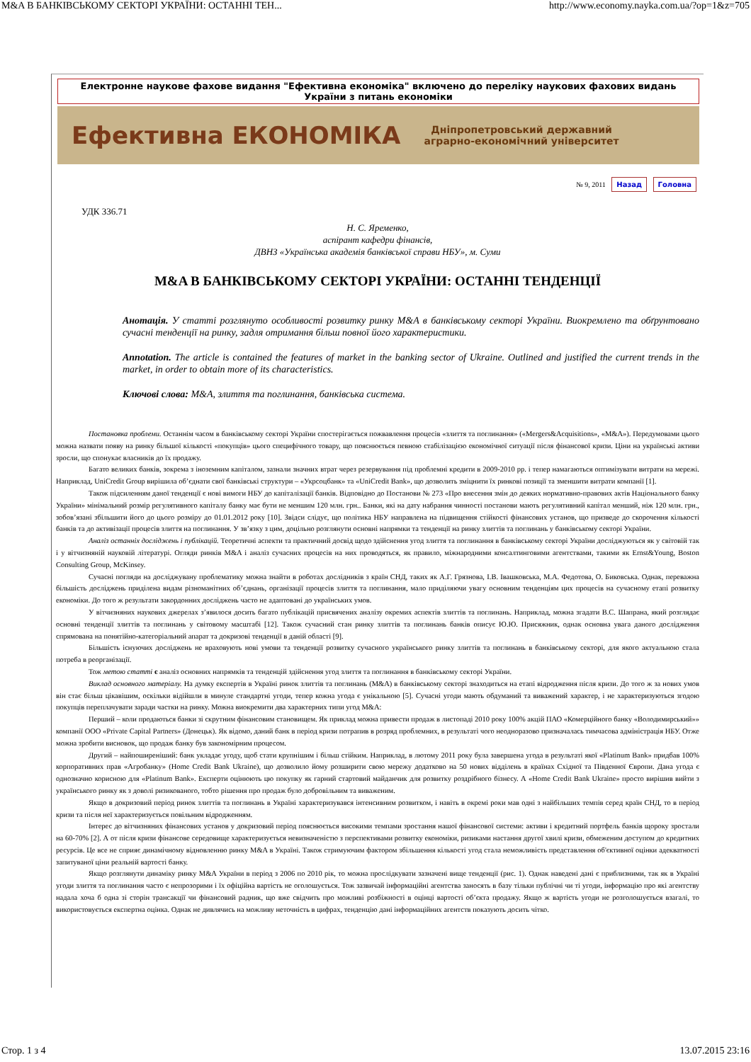M&A В БАНКІВСЬКОМУ СЕКТОРІ УКРАЇНИ: ОСТАННІ ТЕН... http://www.economy.nayka.com.ua/?op=1&z=705
Електронне наукове фахове видання "Ефективна економіка" включено до переліку наукових фахових видань України з питань економіки
Ефективна ЕКОНОМІКА
Дніпропетровський державний
аграрно-економічний університет
№ 9, 2011 Назад Головна
УДК 336.71
Н. С. Яременко,
аспірант кафедри фінансів,
ДВНЗ «Українська академія банківської справи НБУ», м. Суми
M&A В БАНКІВСЬКОМУ СЕКТОРІ УКРАЇНИ: ОСТАННІ ТЕНДЕНЦІЇ
Анотація. У статті розглянуто особливості розвитку ринку M&A в банківському секторі України. Виокремлено та обґрунтовано сучасні тенденції на ринку, задля отримання більш повної його характеристики.
Annotation. The article is contained the features of market in the banking sector of Ukraine. Outlined and justified the current trends in the market, in order to obtain more of its characteristics.
Ключові слова: M&A, злиття та поглинання, банківська система.
Постановка проблеми. Останнім часом в банківському секторі України спостерігається пожвавлення процесів «злиття та поглинання» («Mergers&Acquisitions», «M&A»). Передумовами цього можна назвати появу на ринку більшої кількості «покупців» цього специфічного товару, що пояснюється певною стабілізацією економічної ситуації після фінансової кризи. Ціни на українські активи зросли, що спонукає власників до їх продажу.
Багато великих банків, зокрема з іноземним капіталом, зазнали значних втрат через резервування під проблемні кредити в 2009-2010 рр. і тепер намагаються оптимізувати витрати на мережі. Наприклад, UniCredit Group вирішила об’єднати свої банківські структури – «Укрсоцбанк» та «UniCredit Bank», що дозволить зміцнити їх ринкові позиції та зменшити витрати компанії [1].
Також підсиленням даної тенденції є нові вимоги НБУ до капіталізації банків. Відповідно до Постанови № 273 «Про внесення змін до деяких нормативно-правових актів Національного банку України» мінімальний розмір регулятивного капіталу банку має бути не меншим 120 млн. грн.. Банки, які на дату набрання чинності постанови мають регулятивний капітал менший, ніж 120 млн. грн., зобов’язані збільшити його до цього розміру до 01.01.2012 року [10]. Звідси слідує, що політика НБУ направлена на підвищення стійкості фінансових установ, що призведе до скорочення кількості банків та до активізації процесів злиття на поглинання. У зв’язку з цим, доцільно розглянути основні напрямки та тенденції на ринку злиттів та поглинань у банківському секторі України.
Аналіз останніх досліджень і публікацій. Теоретичні аспекти та практичний досвід щодо здійснення угод злиття та поглинання в банківському секторі України досліджуються як у світовій так і у вітчизняній науковій літературі. Огляди ринків M&A і аналіз сучасних процесів на них проводяться, як правило, міжнародними консалтинговими агентствами, такими як Ernst&Young, Boston Consulting Group, McKinsey.
Сучасні погляди на досліджувану проблематику можна знайти в роботах дослідників з країн СНД, таких як А.Г. Грязнова, І.В. Івашковська, М.А. Федотова, О. Биковська. Однак, переважна більшість досліджень приділена видам різноманітних об’єднань, організації процесів злиття та поглинання, мало приділяючи увагу основним тенденціям цих процесів на сучасному етапі розвитку економіки. До того ж результати закордонних досліджень часто не адаптовані до українських умов.
У вітчизняних наукових джерелах з’явилося досить багато публікацій присвячених аналізу окремих аспектів злиттів та поглинань. Наприклад, можна згадати В.С. Шапрана, який розглядає основні тенденції злиттів та поглинань у світовому масштабі [12]. Також сучасний стан ринку злиттів та поглинань банків описує Ю.Ю. Присяжник, однак основна увага даного дослідження спрямована на понятійно-категоріальний апарат та докризові тенденції в даній області [9].
Більшість існуючих досліджень не враховують нові умови та тенденції розвитку сучасного українського ринку злиттів та поглинань в банківському секторі, для якого актуальною стала потреба в реорганізації.
Тож метою статті є аналіз основних напрямків та тенденцій здійснення угод злиття та поглинання в банківському секторі України.
Виклад основного матеріалу. На думку експертів в Україні ринок злиттів та поглинань (M&A) в банківському секторі знаходиться на етапі відродження після кризи. До того ж за нових умов він стає більш цікавішим, оскільки відійшли в минуле стандартні угоди, тепер кожна угода є унікальною [5]. Сучасні угоди мають обдуманий та виважений характер, і не характеризуються згодою покупців переплачувати заради частки на ринку. Можна виокремити два характерних типи угод M&A:
Перший – коли продаються банки зі скрутним фінансовим становищем. Як приклад можна привести продаж в листопаді 2010 року 100% акцій ПАО «Комерційного банку «Володимирський»» компанії ООО «Private Capital Partners» (Донецьк). Як відомо, даний банк в період кризи потрапив в розряд проблемних, в результаті чого неодноразово призначалась тимчасова адміністрація НБУ. Отже можна зробити висновок, що продаж банку був закономірним процесом.
Другий – найпоширеніший: банк укладає угоду, щоб стати крупнішим і більш стійким. Наприклад, в лютому 2011 року була завершена угода в результаті якої «Platinum Bank» придбав 100% корпоративних прав «Агробанку» (Home Credit Bank Ukraine), що дозволило йому розширити свою мережу додатково на 50 нових відділень в країнах Східної та Південної Європи. Дана угода є однозначно корисною для «Platinum Bank». Експерти оцінюють цю покупку як гарний стартовий майданчик для розвитку роздрібного бізнесу. А «Home Credit Bank Ukraine» просто вирішив вийти з українського ринку як з доволі ризикованого, тобто рішення про продаж було добровільним та виваженим.
Якщо в докризовий період ринок злиттів та поглинань в Україні характеризувався інтенсивним розвитком, і навіть в окремі роки мав одні з найбільших темпів серед країн СНД, то в період кризи та після неї характеризується повільним відродженням.
Інтерес до вітчизняних фінансових установ у докризовий період пояснюється високими темпами зростання нашої фінансової системи: активи і кредитний портфель банків щороку зростали на 60-70% [2]. А от після кризи фінансове середовище характеризується невизначеністю з перспективами розвитку економіки, ризиками настання другої хвилі кризи, обмеженим доступом до кредитних ресурсів. Це все не сприяє динамічному відновленню ринку M&A в Україні. Також стримуючим фактором збільшення кількості угод стала неможливість представлення об'єктивної оцінки адекватності запитуваної ціни реальній вартості банку.
Якщо розглянути динаміку ринку M&A України в період з 2006 по 2010 рік, то можна прослідкувати зазначені вище тенденції (рис. 1). Однак наведені дані є приблизними, так як в Україні угоди злиття та поглинання часто є непрозорими і їх офіційна вартість не оголошується. Тож зазвичай інформаційні агентства заносять в базу тільки публічні чи ті угоди, інформацію про які агентству надала хоча б одна зі сторін трансакції чи фінансовий радник, що вже свідчить про можливі розбіжності в оцінці вартості об’єкта продажу. Якщо ж вартість угоди не розголошується взагалі, то використовується експертна оцінка. Однак не дивлячись на можливу неточність в цифрах, тенденцію дані інформаційних агентств показують досить чітко.
Стор. 1 з 4 13.07.2015 23:16